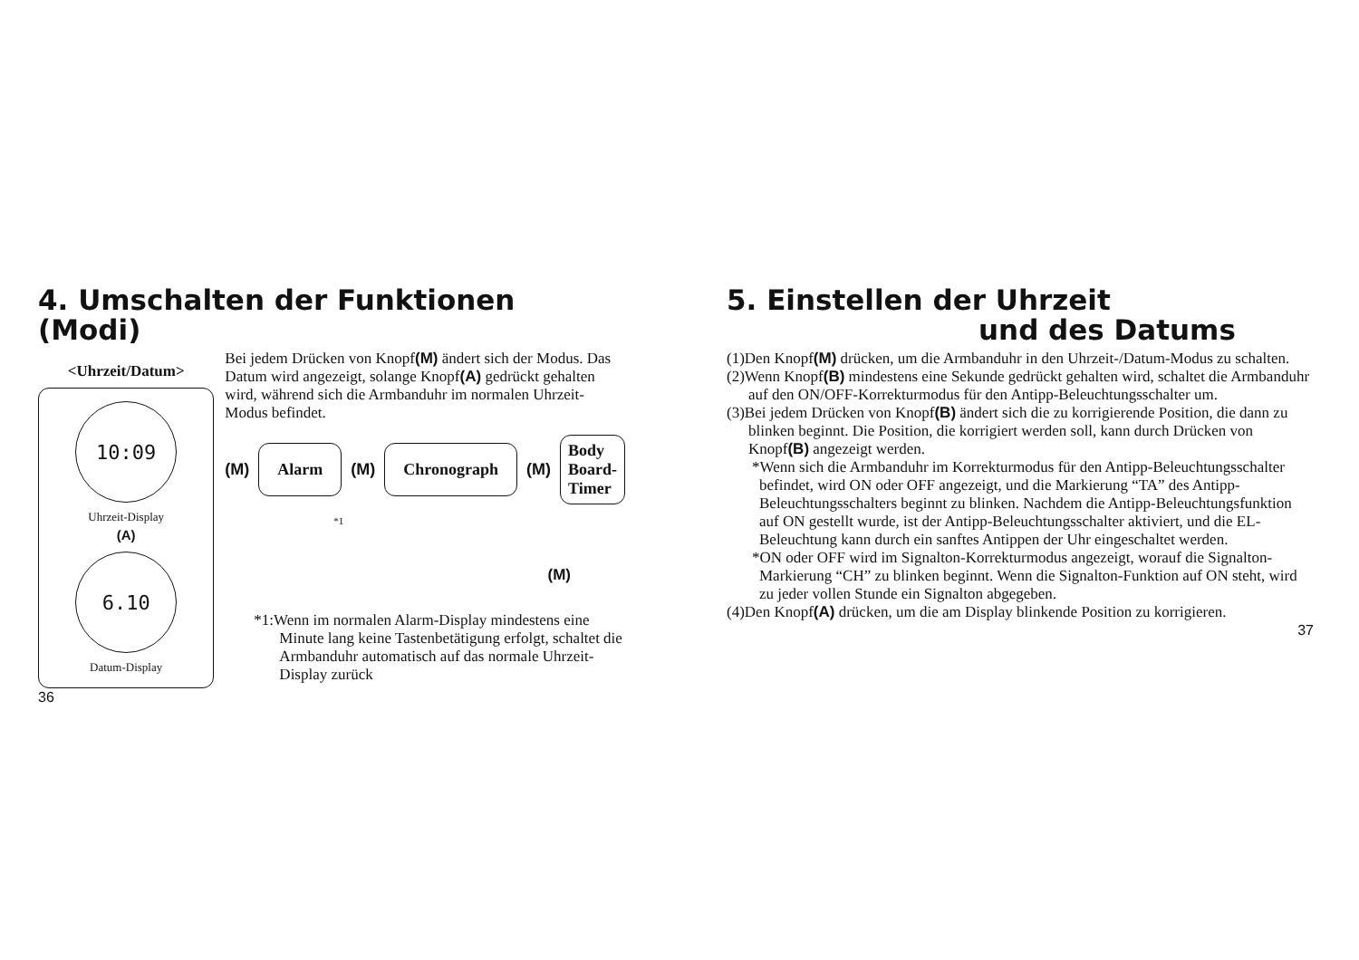4. Umschalten der Funktionen (Modi)
<Uhrzeit/Datum>
10:09
Uhrzeit-Display
(A)
6.10
Datum-Display
Bei jedem Drücken von Knopf(M) ändert sich der Modus. Das Datum wird angezeigt, solange Knopf(A) gedrückt gehalten wird, während sich die Armbanduhr im normalen Uhrzeit-Modus befindet.
(M) Alarm (M) Chronograph (M) Body Board-
Timer
*1
(M)
*1:Wenn im normalen Alarm-Display mindestens eine Minute lang keine Tastenbetätigung erfolgt, schaltet die Armbanduhr automatisch auf das normale Uhrzeit-Display zurück
36
5. Einstellen der Uhrzeit
und des Datums
(1)Den Knopf(M) drücken, um die Armbanduhr in den Uhrzeit-/Datum-Modus zu schalten.
(2)Wenn Knopf(B) mindestens eine Sekunde gedrückt gehalten wird, schaltet die Armbanduhr auf den ON/OFF-Korrekturmodus für den Antipp-Beleuchtungsschalter um.
(3)Bei jedem Drücken von Knopf(B) ändert sich die zu korrigierende Position, die dann zu blinken beginnt. Die Position, die korrigiert werden soll, kann durch Drücken von Knopf(B) angezeigt werden.
*Wenn sich die Armbanduhr im Korrekturmodus für den Antipp-Beleuchtungsschalter befindet, wird ON oder OFF angezeigt, und die Markierung “TA” des Antipp-Beleuchtungsschalters beginnt zu blinken. Nachdem die Antipp-Beleuchtungsfunktion auf ON gestellt wurde, ist der Antipp-Beleuchtungsschalter aktiviert, und die EL-Beleuchtung kann durch ein sanftes Antippen der Uhr eingeschaltet werden.
*ON oder OFF wird im Signalton-Korrekturmodus angezeigt, worauf die Signalton-Markierung “CH” zu blinken beginnt. Wenn die Signalton-Funktion auf ON steht, wird zu jeder vollen Stunde ein Signalton abgegeben.
(4)Den Knopf(A) drücken, um die am Display blinkende Position zu korrigieren.
37